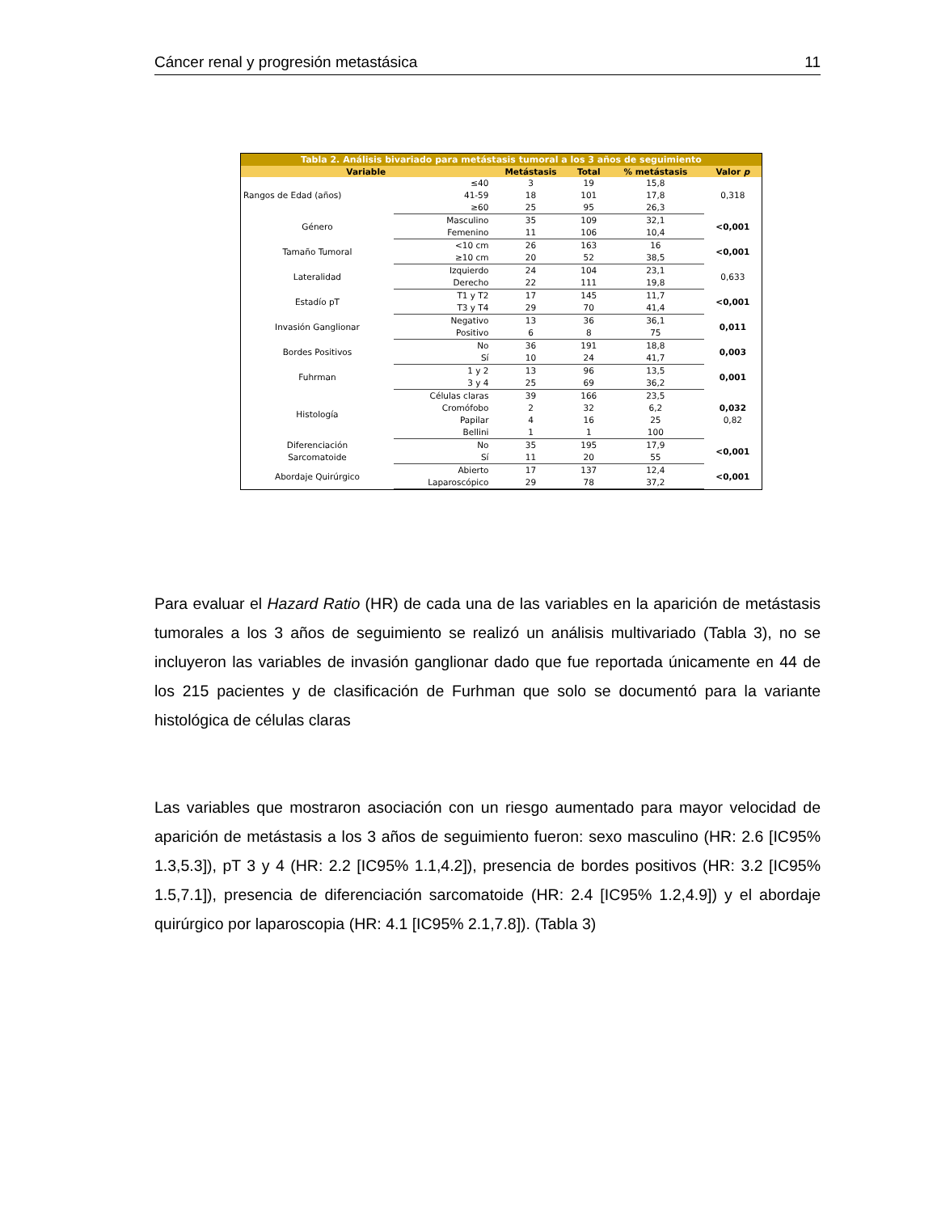Cáncer renal y progresión metastásica 11
| Tabla 2. Análisis bivariado para metástasis tumoral a los 3 años de seguimiento | | | | | |
| --- | --- | --- | --- | --- | --- |
| Variable | | Metástasis | Total | % metástasis | Valor p |
| Rangos de Edad (años) | ≤40 | 3 | 19 | 15,8 | 0,318 |
| | 41-59 | 18 | 101 | 17,8 | |
| | ≥60 | 25 | 95 | 26,3 | |
| Género | Masculino | 35 | 109 | 32,1 | <0,001 |
| | Femenino | 11 | 106 | 10,4 | |
| Tamaño Tumoral | <10 cm | 26 | 163 | 16 | <0,001 |
| | ≥10 cm | 20 | 52 | 38,5 | |
| Lateralidad | Izquierdo | 24 | 104 | 23,1 | 0,633 |
| | Derecho | 22 | 111 | 19,8 | |
| Estadío pT | T1 y T2 | 17 | 145 | 11,7 | <0,001 |
| | T3 y T4 | 29 | 70 | 41,4 | |
| Invasión Ganglionar | Negativo | 13 | 36 | 36,1 | 0,011 |
| | Positivo | 6 | 8 | 75 | |
| Bordes Positivos | No | 36 | 191 | 18,8 | 0,003 |
| | Sí | 10 | 24 | 41,7 | |
| Fuhrman | 1 y 2 | 13 | 96 | 13,5 | 0,001 |
| | 3 y 4 | 25 | 69 | 36,2 | |
| Histología | Células claras | 39 | 166 | 23,5 | 0,032 0,82 |
| | Cromófobo | 2 | 32 | 6,2 | |
| | Papilar | 4 | 16 | 25 | |
| | Bellini | 1 | 1 | 100 | |
| Diferenciación Sarcomatoide | No | 35 | 195 | 17,9 | <0,001 |
| | Sí | 11 | 20 | 55 | |
| Abordaje Quirúrgico | Abierto | 17 | 137 | 12,4 | <0,001 |
| | Laparoscópico | 29 | 78 | 37,2 | |
Para evaluar el Hazard Ratio (HR) de cada una de las variables en la aparición de metástasis tumorales a los 3 años de seguimiento se realizó un análisis multivariado (Tabla 3), no se incluyeron las variables de invasión ganglionar dado que fue reportada únicamente en 44 de los 215 pacientes y de clasificación de Furhman que solo se documentó para la variante histológica de células claras
Las variables que mostraron asociación con un riesgo aumentado para mayor velocidad de aparición de metástasis a los 3 años de seguimiento fueron: sexo masculino (HR: 2.6 [IC95% 1.3,5.3]), pT 3 y 4 (HR: 2.2 [IC95% 1.1,4.2]), presencia de bordes positivos (HR: 3.2 [IC95% 1.5,7.1]), presencia de diferenciación sarcomatoide (HR: 2.4 [IC95% 1.2,4.9]) y el abordaje quirúrgico por laparoscopia (HR: 4.1 [IC95% 2.1,7.8]). (Tabla 3)